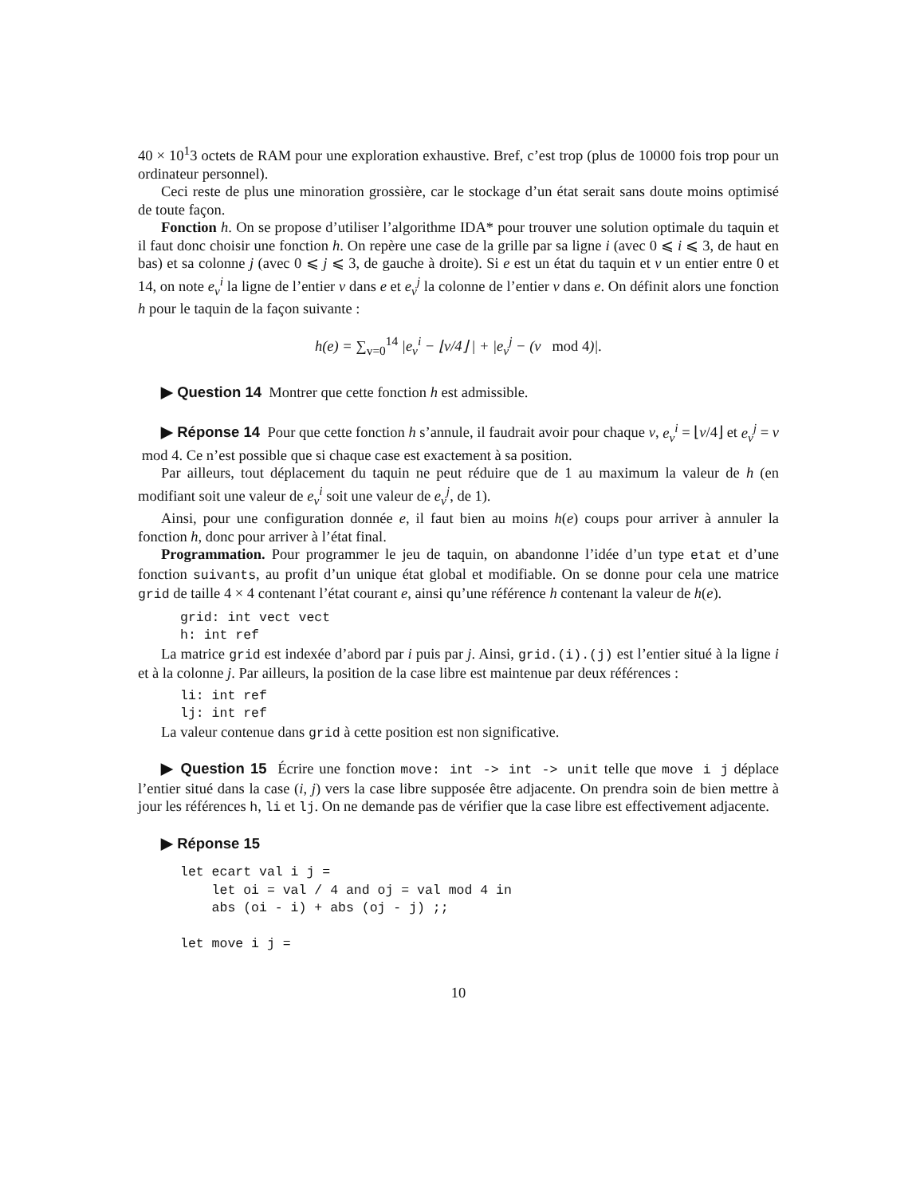40 × 10<sup>1</sup>3 octets de RAM pour une exploration exhaustive. Bref, c’est trop (plus de 10000 fois trop pour un ordinateur personnel).
Ceci reste de plus une minoration grossière, car le stockage d’un état serait sans doute moins optimisé de toute façon.
Fonction h. On se propose d’utiliser l’algorithme IDA* pour trouver une solution optimale du taquin et il faut donc choisir une fonction h. On repère une case de la grille par sa ligne i (avec 0 ⩽ i ⩽ 3, de haut en bas) et sa colonne j (avec 0 ⩽ j ⩽ 3, de gauche à droite). Si e est un état du taquin et v un entier entre 0 et 14, on note e<sub>v</sub><sup>i</sup> la ligne de l’entier v dans e et e<sub>v</sub><sup>j</sup> la colonne de l’entier v dans e. On définit alors une fonction h pour le taquin de la façon suivante :
h(e) = ∑<sub>v=0</sub><sup>14</sup> |e<sub>v</sub><sup>i</sup> − ⌊v/4⌋ | + |e<sub>v</sub><sup>j</sup> − (v mod 4)|.
▶ Question 14 Montrer que cette fonction h est admissible.
▶ Réponse 14 Pour que cette fonction h s’annule, il faudrait avoir pour chaque v, e<sub>v</sub><sup>i</sup> = ⌊v/4⌋ et e<sub>v</sub><sup>j</sup> = v mod 4. Ce n’est possible que si chaque case est exactement à sa position.
Par ailleurs, tout déplacement du taquin ne peut réduire que de 1 au maximum la valeur de h (en modifiant soit une valeur de e<sub>v</sub><sup>i</sup> soit une valeur de e<sub>v</sub><sup>j</sup>, de 1).
Ainsi, pour une configuration donnée e, il faut bien au moins h(e) coups pour arriver à annuler la fonction h, donc pour arriver à l’état final.
Programmation. Pour programmer le jeu de taquin, on abandonne l’idée d’un type etat et d’une fonction suivants, au profit d’un unique état global et modifiable. On se donne pour cela une matrice grid de taille 4 × 4 contenant l’état courant e, ainsi qu’une référence h contenant la valeur de h(e).
grid: int vect vect
h: int ref
La matrice grid est indexée d’abord par i puis par j. Ainsi, grid.(i).(j) est l’entier situé à la ligne i et à la colonne j. Par ailleurs, la position de la case libre est maintenue par deux références :
li: int ref
lj: int ref
La valeur contenue dans grid à cette position est non significative.
▶ Question 15 Écrire une fonction move: int -> int -> unit telle que move i j déplace l’entier situé dans la case (i, j) vers la case libre supposée être adjacente. On prendra soin de bien mettre à jour les références h, li et lj. On ne demande pas de vérifier que la case libre est effectivement adjacente.
▶ Réponse 15
let ecart val i j =
    let oi = val / 4 and oj = val mod 4 in
    abs (oi - i) + abs (oj - j) ;;

let move i j =
10